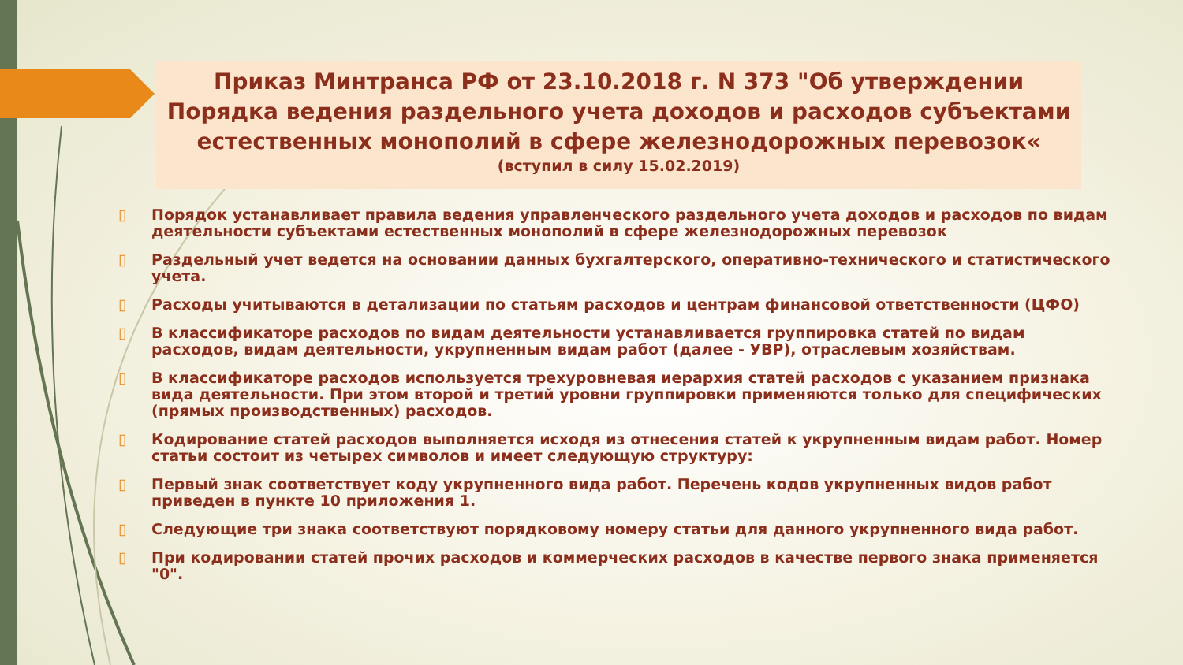Приказ Минтранса РФ от 23.10.2018 г. N 373 "Об утверждении Порядка ведения раздельного учета доходов и расходов субъектами естественных монополий в сфере железнодорожных перевозок«
(вступил в силу 15.02.2019)
▯ Порядок устанавливает правила ведения управленческого раздельного учета доходов и расходов по видам деятельности субъектами естественных монополий в сфере железнодорожных перевозок
▯ Раздельный учет ведется на основании данных бухгалтерского, оперативно-технического и статистического учета.
▯ Расходы учитываются в детализации по статьям расходов и центрам финансовой ответственности (ЦФО)
▯ В классификаторе расходов по видам деятельности устанавливается группировка статей по видам расходов, видам деятельности, укрупненным видам работ (далее - УВР), отраслевым хозяйствам.
▯ В классификаторе расходов используется трехуровневая иерархия статей расходов с указанием признака вида деятельности. При этом второй и третий уровни группировки применяются только для специфических (прямых производственных) расходов.
▯ Кодирование статей расходов выполняется исходя из отнесения статей к укрупненным видам работ. Номер статьи состоит из четырех символов и имеет следующую структуру:
▯ Первый знак соответствует коду укрупненного вида работ. Перечень кодов укрупненных видов работ приведен в пункте 10 приложения 1.
▯ Следующие три знака соответствуют порядковому номеру статьи для данного укрупненного вида работ.
▯ При кодировании статей прочих расходов и коммерческих расходов в качестве первого знака применяется "0".